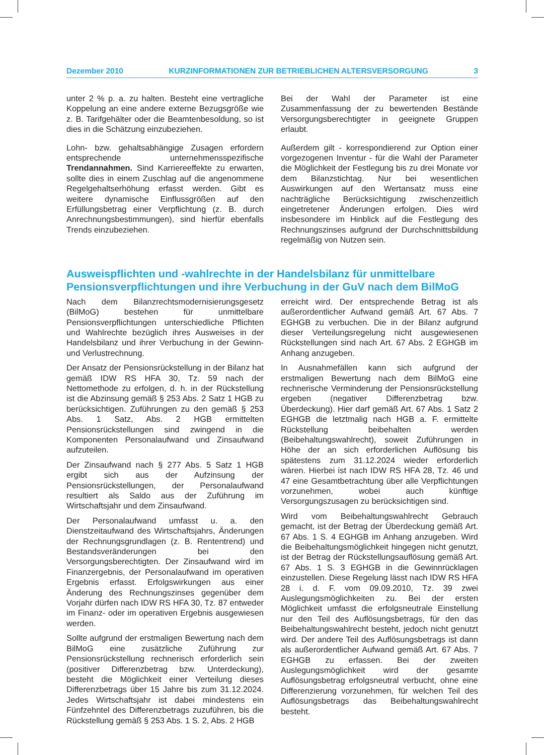Dezember 2010 KURZINFORMATIONEN ZUR BETRIEBLICHEN ALTERSVERSORGUNG 3
unter 2 % p. a. zu halten. Besteht eine vertragliche Koppelung an eine andere externe Bezugsgröße wie z. B. Tarifgehälter oder die Beamtenbesoldung, so ist dies in die Schätzung einzubeziehen.
Lohn- bzw. gehaltsabhängige Zusagen erfordern entsprechende unternehmensspezifische Trendannahmen. Sind Karriereeffekte zu erwarten, sollte dies in einem Zuschlag auf die angenommene Regelgehaltserhöhung erfasst werden. Gibt es weitere dynamische Einflussgrößen auf den Erfüllungsbetrag einer Verpflichtung (z. B. durch Anrechnungsbestimmungen), sind hierfür ebenfalls Trends einzubeziehen.
Bei der Wahl der Parameter ist eine Zusammenfassung der zu bewertenden Bestände Versorgungsberechtigter in geeignete Gruppen erlaubt.
Außerdem gilt - korrespondierend zur Option einer vorgezogenen Inventur - für die Wahl der Parameter die Möglichkeit der Festlegung bis zu drei Monate vor dem Bilanzstichtag. Nur bei wesentlichen Auswirkungen auf den Wertansatz muss eine nachträgliche Berücksichtigung zwischenzeitlich eingetretener Änderungen erfolgen. Dies wird insbesondere im Hinblick auf die Festlegung des Rechnungszinses aufgrund der Durchschnittsbildung regelmäßig von Nutzen sein.
Ausweispflichten und -wahlrechte in der Handelsbilanz für unmittelbare Pensionsverpflichtungen und ihre Verbuchung in der GuV nach dem BilMoG
Nach dem Bilanzrechtsmodernisierungsgesetz (BilMoG) bestehen für unmittelbare Pensionsverpflichtungen unterschiedliche Pflichten und Wahlrechte bezüglich ihres Ausweises in der Handelsbilanz und ihrer Verbuchung in der Gewinn- und Verlustrechnung.
Der Ansatz der Pensionsrückstellung in der Bilanz hat gemäß IDW RS HFA 30, Tz. 59 nach der Nettomethode zu erfolgen, d. h. in der Rückstellung ist die Abzinsung gemäß § 253 Abs. 2 Satz 1 HGB zu berücksichtigen. Zuführungen zu den gemäß § 253 Abs. 1 Satz, Abs. 2 HGB ermittelten Pensionsrückstellungen sind zwingend in die Komponenten Personalaufwand und Zinsaufwand aufzuteilen.
Der Zinsaufwand nach § 277 Abs. 5 Satz 1 HGB ergibt sich aus der Aufzinsung der Pensionsrückstellungen, der Personalaufwand resultiert als Saldo aus der Zuführung im Wirtschaftsjahr und dem Zinsaufwand.
Der Personalaufwand umfasst u. a. den Dienstzeitaufwand des Wirtschaftsjahrs, Änderungen der Rechnungsgrundlagen (z. B. Rententrend) und Bestandsveränderungen bei den Versorgungsberechtigten. Der Zinsaufwand wird im Finanzergebnis, der Personalaufwand im operativen Ergebnis erfasst. Erfolgswirkungen aus einer Änderung des Rechnungszinses gegenüber dem Vorjahr dürfen nach IDW RS HFA 30, Tz. 87 entweder im Finanz- oder im operativen Ergebnis ausgewiesen werden.
Sollte aufgrund der erstmaligen Bewertung nach dem BilMoG eine zusätzliche Zuführung zur Pensionsrückstellung rechnerisch erforderlich sein (positiver Differenzbetrag bzw. Unterdeckung), besteht die Möglichkeit einer Verteilung dieses Differenzbetrags über 15 Jahre bis zum 31.12.2024. Jedes Wirtschaftsjahr ist dabei mindestens ein Fünfzehntel des Differenzbetrags zuzuführen, bis die Rückstellung gemäß § 253 Abs. 1 S. 2, Abs. 2 HGB
erreicht wird. Der entsprechende Betrag ist als außerordentlicher Aufwand gemäß Art. 67 Abs. 7 EGHGB zu verbuchen. Die in der Bilanz aufgrund dieser Verteilungsregelung nicht ausgewiesenen Rückstellungen sind nach Art. 67 Abs. 2 EGHGB im Anhang anzugeben.
In Ausnahmefällen kann sich aufgrund der erstmaligen Bewertung nach dem BilMoG eine rechnerische Verminderung der Pensionsrückstellung ergeben (negativer Differenzbetrag bzw. Überdeckung). Hier darf gemäß Art. 67 Abs. 1 Satz 2 EGHGB die letztmalig nach HGB a. F. ermittelte Rückstellung beibehalten werden (Beibehaltungswahlrecht), soweit Zuführungen in Höhe der an sich erforderlichen Auflösung bis spätestens zum 31.12.2024 wieder erforderlich wären. Hierbei ist nach IDW RS HFA 28, Tz. 46 und 47 eine Gesamtbetrachtung über alle Verpflichtungen vorzunehmen, wobei auch künftige Versorgungszusagen zu berücksichtigen sind.
Wird vom Beibehaltungswahlrecht Gebrauch gemacht, ist der Betrag der Überdeckung gemäß Art. 67 Abs. 1 S. 4 EGHGB im Anhang anzugeben. Wird die Beibehaltungsmöglichkeit hingegen nicht genutzt, ist der Betrag der Rückstellungsauflösung gemäß Art. 67 Abs. 1 S. 3 EGHGB in die Gewinnrücklagen einzustellen. Diese Regelung lässt nach IDW RS HFA 28 i. d. F. vom 09.09.2010, Tz. 39 zwei Auslegungsmöglichkeiten zu. Bei der ersten Möglichkeit umfasst die erfolgsneutrale Einstellung nur den Teil des Auflösungsbetrags, für den das Beibehaltungswahlrecht besteht, jedoch nicht genutzt wird. Der andere Teil des Auflösungsbetrags ist dann als außerordentlicher Aufwand gemäß Art. 67 Abs. 7 EGHGB zu erfassen. Bei der zweiten Auslegungsmöglichkeit wird der gesamte Auflösungsbetrag erfolgsneutral verbucht, ohne eine Differenzierung vorzunehmen, für welchen Teil des Auflösungsbetrags das Beibehaltungswahlrecht besteht.